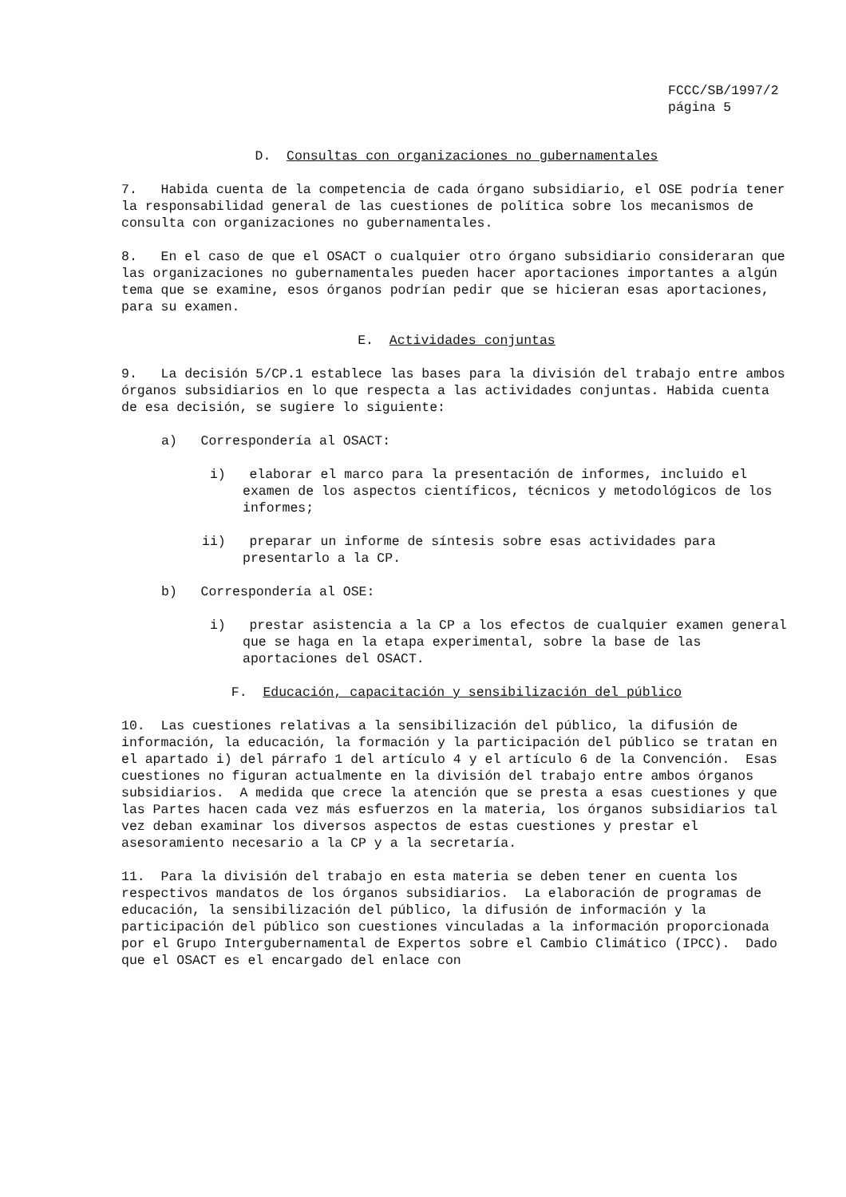FCCC/SB/1997/2 página 5
D. Consultas con organizaciones no gubernamentales
7. Habida cuenta de la competencia de cada órgano subsidiario, el OSE podría tener la responsabilidad general de las cuestiones de política sobre los mecanismos de consulta con organizaciones no gubernamentales.
8. En el caso de que el OSACT o cualquier otro órgano subsidiario consideraran que las organizaciones no gubernamentales pueden hacer aportaciones importantes a algún tema que se examine, esos órganos podrían pedir que se hicieran esas aportaciones, para su examen.
E. Actividades conjuntas
9. La decisión 5/CP.1 establece las bases para la división del trabajo entre ambos órganos subsidiarios en lo que respecta a las actividades conjuntas. Habida cuenta de esa decisión, se sugiere lo siguiente:
a) Correspondería al OSACT:
i) elaborar el marco para la presentación de informes, incluido el examen de los aspectos científicos, técnicos y metodológicos de los informes;
ii) preparar un informe de síntesis sobre esas actividades para presentarlo a la CP.
b) Correspondería al OSE:
i) prestar asistencia a la CP a los efectos de cualquier examen general que se haga en la etapa experimental, sobre la base de las aportaciones del OSACT.
F. Educación, capacitación y sensibilización del público
10. Las cuestiones relativas a la sensibilización del público, la difusión de información, la educación, la formación y la participación del público se tratan en el apartado i) del párrafo 1 del artículo 4 y el artículo 6 de la Convención. Esas cuestiones no figuran actualmente en la división del trabajo entre ambos órganos subsidiarios. A medida que crece la atención que se presta a esas cuestiones y que las Partes hacen cada vez más esfuerzos en la materia, los órganos subsidiarios tal vez deban examinar los diversos aspectos de estas cuestiones y prestar el asesoramiento necesario a la CP y a la secretaría.
11. Para la división del trabajo en esta materia se deben tener en cuenta los respectivos mandatos de los órganos subsidiarios. La elaboración de programas de educación, la sensibilización del público, la difusión de información y la participación del público son cuestiones vinculadas a la información proporcionada por el Grupo Intergubernamental de Expertos sobre el Cambio Climático (IPCC). Dado que el OSACT es el encargado del enlace con